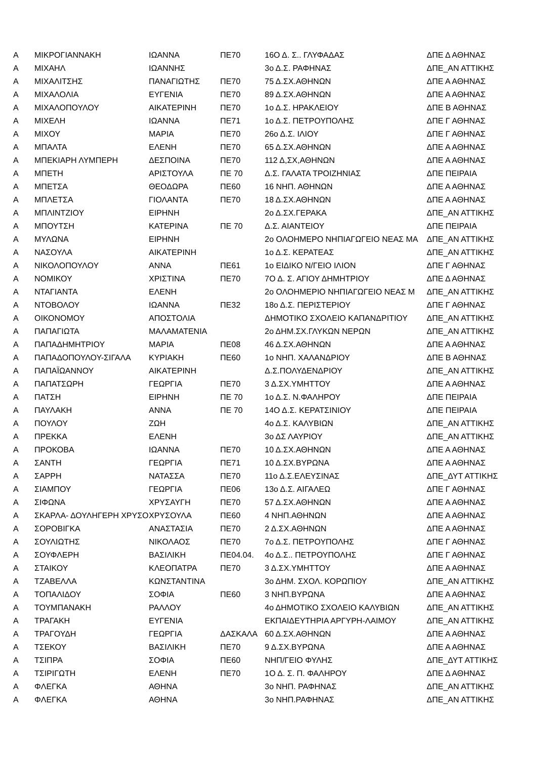| Α | ΜΙΚΡΟΓΙΑΝΝΑΚΗ | ΙΩΑΝΝΑ | ΠΕ70 | 16Ο Δ. Σ.. ΓΛΥΦΑΔΑΣ | ΔΠΕ Δ ΑΘΗΝΑΣ |
| Α | ΜΙΧΑΗΛ | ΙΩΑΝΝΗΣ | | 3ο Δ.Σ. ΡΑΦΗΝΑΣ | ΔΠΕ_ΑΝ ΑΤΤΙΚΗΣ |
| Α | ΜΙΧΑΛΙΤΣΗΣ | ΠΑΝΑΓΙΩΤΗΣ | ΠΕ70 | 75 Δ.ΣΧ.ΑΘΗΝΩΝ | ΔΠΕ Α ΑΘΗΝΑΣ |
| Α | ΜΙΧΑΛΟΛΙΑ | ΕΥΓΕΝΙΑ | ΠΕ70 | 89 Δ.ΣΧ.ΑΘΗΝΩΝ | ΔΠΕ Α ΑΘΗΝΑΣ |
| Α | ΜΙΧΑΛΟΠΟΥΛΟΥ | ΑΙΚΑΤΕΡΙΝΗ | ΠΕ70 | 1ο Δ.Σ. ΗΡΑΚΛΕΙΟΥ | ΔΠΕ Β ΑΘΗΝΑΣ |
| Α | ΜΙΧΕΛΗ | ΙΩΑΝΝΑ | ΠΕ71 | 1ο Δ.Σ. ΠΕΤΡΟΥΠΟΛΗΣ | ΔΠΕ Γ ΑΘΗΝΑΣ |
| Α | ΜΙΧΟΥ | ΜΑΡΙΑ | ΠΕ70 | 26ο Δ.Σ. ΙΛΙΟΥ | ΔΠΕ Γ ΑΘΗΝΑΣ |
| Α | ΜΠΑΛΤΑ | ΕΛΕΝΗ | ΠΕ70 | 65 Δ.ΣΧ.ΑΘΗΝΩΝ | ΔΠΕ Α ΑΘΗΝΑΣ |
| Α | ΜΠΕΚΙΑΡΗ ΛΥΜΠΕΡΗ | ΔΕΣΠΟΙΝΑ | ΠΕ70 | 112 Δ,ΣΧ,ΑΘΗΝΩΝ | ΔΠΕ Α ΑΘΗΝΑΣ |
| Α | ΜΠΕΤΗ | ΑΡΙΣΤΟΥΛΑ | ΠΕ 70 | Δ.Σ. ΓΑΛΑΤΑ ΤΡΟΙΖΗΝΙΑΣ | ΔΠΕ ΠΕΙΡΑΙΑ |
| Α | ΜΠΕΤΣΑ | ΘΕΟΔΩΡΑ | ΠΕ60 | 16 ΝΗΠ. ΑΘΗΝΩΝ | ΔΠΕ Α ΑΘΗΝΑΣ |
| Α | ΜΠΛΕΤΣΑ | ΓΙΟΛΑΝΤΑ | ΠΕ70 | 18 Δ.ΣΧ.ΑΘΗΝΩΝ | ΔΠΕ Α ΑΘΗΝΑΣ |
| Α | ΜΠΛΙΝΤΖΙΟΥ | ΕΙΡΗΝΗ | | 2ο Δ.ΣΧ.ΓΕΡΑΚΑ | ΔΠΕ_ΑΝ ΑΤΤΙΚΗΣ |
| Α | ΜΠΟΥΤΣΗ | ΚΑΤΕΡΙΝΑ | ΠΕ 70 | Δ.Σ. ΑΙΑΝΤΕΙΟΥ | ΔΠΕ ΠΕΙΡΑΙΑ |
| Α | ΜΥΛΩΝΑ | ΕΙΡΗΝΗ | | 2ο ΟΛΟΗΜΕΡΟ ΝΗΠΙΑΓΩΓΕΙΟ ΝΕΑΣ ΜΑ | ΔΠΕ_ΑΝ ΑΤΤΙΚΗΣ |
| Α | ΝΑΣΟΥΛΑ | ΑΙΚΑΤΕΡΙΝΗ | | 1ο Δ.Σ. ΚΕΡΑΤΕΑΣ | ΔΠΕ_ΑΝ ΑΤΤΙΚΗΣ |
| Α | ΝΙΚΟΛΟΠΟΥΛΟΥ | ΑΝΝΑ | ΠΕ61 | 1ο ΕΙΔΙΚΟ Ν/ΓΕΙΟ ΙΛΙΟΝ | ΔΠΕ Γ ΑΘΗΝΑΣ |
| Α | ΝΟΜΙΚΟΥ | ΧΡΙΣΤΙΝΑ | ΠΕ70 | 7Ο Δ. Σ. ΑΓΙΟΥ ΔΗΜΗΤΡΙΟΥ | ΔΠΕ Δ ΑΘΗΝΑΣ |
| Α | ΝΤΑΓΙΑΝΤΑ | ΕΛΕΝΗ | | 2ο ΟΛΟΗΜΕΡΙΟ ΝΗΠΙΑΓΩΓΕΙΟ ΝΕΑΣ Μ | ΔΠΕ_ΑΝ ΑΤΤΙΚΗΣ |
| Α | ΝΤΟΒΟΛΟΥ | ΙΩΑΝΝΑ | ΠΕ32 | 18ο Δ.Σ. ΠΕΡΙΣΤΕΡΙΟΥ | ΔΠΕ Γ ΑΘΗΝΑΣ |
| Α | ΟΙΚΟΝΟΜΟΥ | ΑΠΟΣΤΟΛΙΑ | | ΔΗΜΟΤΙΚΟ ΣΧΟΛΕΙΟ ΚΑΠΑΝΔΡΙΤΙΟΥ | ΔΠΕ_ΑΝ ΑΤΤΙΚΗΣ |
| Α | ΠΑΠΑΓΙΩΤΑ | ΜΑΛΑΜΑΤΕΝΙΑ | | 2ο ΔΗΜ.ΣΧ.ΓΛΥΚΩΝ ΝΕΡΩΝ | ΔΠΕ_ΑΝ ΑΤΤΙΚΗΣ |
| Α | ΠΑΠΑΔΗΜΗΤΡΙΟΥ | ΜΑΡΙΑ | ΠΕ08 | 46 Δ.ΣΧ.ΑΘΗΝΩΝ | ΔΠΕ Α ΑΘΗΝΑΣ |
| Α | ΠΑΠΑΔΟΠΟΥΛΟΥ-ΣΙΓΑΛΑ | ΚΥΡΙΑΚΗ | ΠΕ60 | 1ο ΝΗΠ. ΧΑΛΑΝΔΡΙΟΥ | ΔΠΕ Β ΑΘΗΝΑΣ |
| Α | ΠΑΠΑΪΩΑΝΝΟΥ | ΑΙΚΑΤΕΡΙΝΗ | | Δ.Σ.ΠΟΛΥΔΕΝΔΡΙΟΥ | ΔΠΕ_ΑΝ ΑΤΤΙΚΗΣ |
| Α | ΠΑΠΑΤΣΩΡΗ | ΓΕΩΡΓΙΑ | ΠΕ70 | 3 Δ.ΣΧ.ΥΜΗΤΤΟΥ | ΔΠΕ Α ΑΘΗΝΑΣ |
| Α | ΠΑΤΣΗ | ΕΙΡΗΝΗ | ΠΕ 70 | 1ο Δ.Σ. Ν.ΦΑΛΗΡΟΥ | ΔΠΕ ΠΕΙΡΑΙΑ |
| Α | ΠΑΥΛΑΚΗ | ΑΝΝΑ | ΠΕ 70 | 14Ο Δ.Σ. ΚΕΡΑΤΣΙΝΙΟΥ | ΔΠΕ ΠΕΙΡΑΙΑ |
| Α | ΠΟΥΛΟΥ | ΖΩΗ | | 4ο Δ.Σ. ΚΑΛΥΒΙΩΝ | ΔΠΕ_ΑΝ ΑΤΤΙΚΗΣ |
| Α | ΠΡΕΚΚΑ | ΕΛΕΝΗ | | 3ο ΔΣ ΛΑΥΡΙΟΥ | ΔΠΕ_ΑΝ ΑΤΤΙΚΗΣ |
| Α | ΠΡΟΚΟΒΑ | ΙΩΑΝΝΑ | ΠΕ70 | 10 Δ.ΣΧ.ΑΘΗΝΩΝ | ΔΠΕ Α ΑΘΗΝΑΣ |
| Α | ΣΑΝΤΗ | ΓΕΩΡΓΙΑ | ΠΕ71 | 10 Δ.ΣΧ.ΒΥΡΩΝΑ | ΔΠΕ Α ΑΘΗΝΑΣ |
| Α | ΣΑΡΡΗ | ΝΑΤΑΣΣΑ | ΠΕ70 | 11ο Δ.Σ.ΕΛΕΥΣΙΝΑΣ | ΔΠΕ_ΔΥΤ ΑΤΤΙΚΗΣ |
| Α | ΣΙΑΜΠΟΥ | ΓΕΩΡΓΙΑ | ΠΕ06 | 13ο Δ.Σ. ΑΙΓΑΛΕΩ | ΔΠΕ Γ ΑΘΗΝΑΣ |
| Α | ΣΙΦΩΝΑ | ΧΡΥΣΑΥΓΗ | ΠΕ70 | 57 Δ.ΣΧ.ΑΘΗΝΩΝ | ΔΠΕ Α ΑΘΗΝΑΣ |
| Α | ΣΚΑΡΛΑ- ΔΟΥΛΗΓΕΡΗ ΧΡΥΣΟ | ΧΡΥΣΟΥΛΑ | ΠΕ60 | 4 ΝΗΠ.ΑΘΗΝΩΝ | ΔΠΕ Α ΑΘΗΝΑΣ |
| Α | ΣΟΡΟΒΙΓΚΑ | ΑΝΑΣΤΑΣΙΑ | ΠΕ70 | 2 Δ.ΣΧ.ΑΘΗΝΩΝ | ΔΠΕ Α ΑΘΗΝΑΣ |
| Α | ΣΟΥΛΙΩΤΗΣ | ΝΙΚΟΛΑΟΣ | ΠΕ70 | 7ο Δ.Σ. ΠΕΤΡΟΥΠΟΛΗΣ | ΔΠΕ Γ ΑΘΗΝΑΣ |
| Α | ΣΟΥΦΛΕΡΗ | ΒΑΣΙΛΙΚΗ | ΠΕ04.04. | 4ο Δ.Σ.. ΠΕΤΡΟΥΠΟΛΗΣ | ΔΠΕ Γ ΑΘΗΝΑΣ |
| Α | ΣΤΑΙΚΟΥ | ΚΛΕΟΠΑΤΡΑ | ΠΕ70 | 3 Δ.ΣΧ.ΥΜΗΤΤΟΥ | ΔΠΕ Α ΑΘΗΝΑΣ |
| Α | ΤΖΑΒΕΛΛΑ | ΚΩΝΣΤΑΝΤΙΝΑ | | 3ο ΔΗΜ. ΣΧΟΛ. ΚΟΡΩΠΙΟΥ | ΔΠΕ_ΑΝ ΑΤΤΙΚΗΣ |
| Α | ΤΟΠΑΛΙΔΟΥ | ΣΟΦΙΑ | ΠΕ60 | 3 ΝΗΠ.ΒΥΡΩΝΑ | ΔΠΕ Α ΑΘΗΝΑΣ |
| Α | ΤΟΥΜΠΑΝΑΚΗ | ΡΑΛΛΟΥ | | 4ο ΔΗΜΟΤΙΚΟ ΣΧΟΛΕΙΟ ΚΑΛΥΒΙΩΝ | ΔΠΕ_ΑΝ ΑΤΤΙΚΗΣ |
| Α | ΤΡΑΓΑΚΗ | ΕΥΓΕΝΙΑ | | ΕΚΠΑΙΔΕΥΤΗΡΙΑ ΑΡΓΥΡΗ-ΛΑΙΜΟΥ | ΔΠΕ_ΑΝ ΑΤΤΙΚΗΣ |
| Α | ΤΡΑΓΟΥΔΗ | ΓΕΩΡΓΙΑ | ΔΑΣΚΑΛΑ | 60 Δ.ΣΧ.ΑΘΗΝΩΝ | ΔΠΕ Α ΑΘΗΝΑΣ |
| Α | ΤΣΕΚΟΥ | ΒΑΣΙΛΙΚΗ | ΠΕ70 | 9 Δ.ΣΧ.ΒΥΡΩΝΑ | ΔΠΕ Α ΑΘΗΝΑΣ |
| Α | ΤΣΙΠΡΑ | ΣΟΦΙΑ | ΠΕ60 | ΝΗΠ/ΓΕΙΟ ΦΥΛΗΣ | ΔΠΕ_ΔΥΤ ΑΤΤΙΚΗΣ |
| Α | ΤΣΙΡΙΓΩΤΗ | ΕΛΕΝΗ | ΠΕ70 | 1Ο Δ. Σ. Π. ΦΑΛΗΡΟΥ | ΔΠΕ Δ ΑΘΗΝΑΣ |
| Α | ΦΛΕΓΚΑ | ΑΘΗΝΑ | | 3ο ΝΗΠ. ΡΑΦΗΝΑΣ | ΔΠΕ_ΑΝ ΑΤΤΙΚΗΣ |
| Α | ΦΛΕΓΚΑ | ΑΘΗΝΑ | | 3ο ΝΗΠ.ΡΑΦΗΝΑΣ | ΔΠΕ_ΑΝ ΑΤΤΙΚΗΣ |